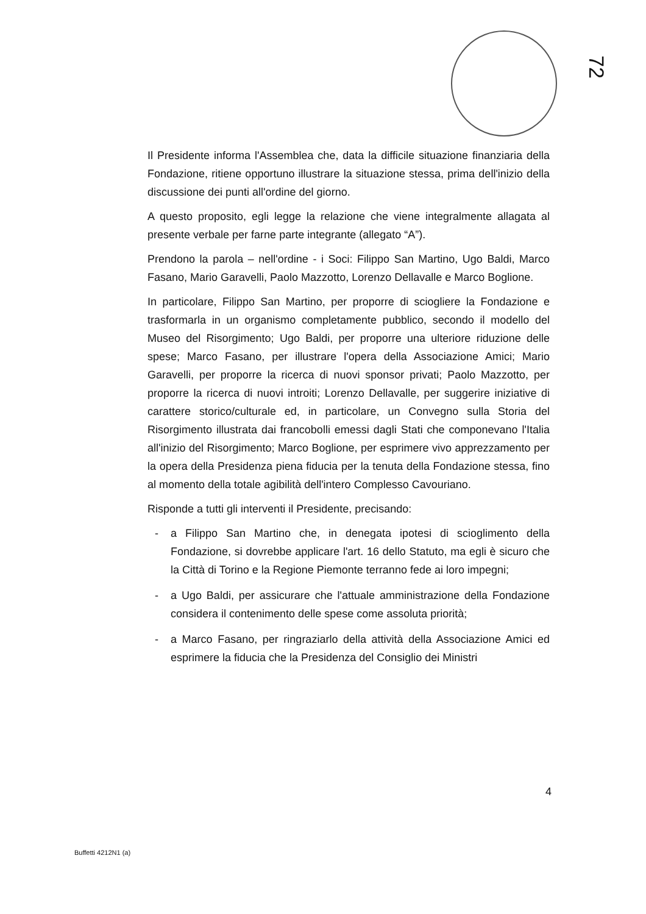72
Il Presidente informa l'Assemblea che, data la difficile situazione finanziaria della Fondazione, ritiene opportuno illustrare la situazione stessa, prima dell'inizio della discussione dei punti all'ordine del giorno.
A questo proposito, egli legge la relazione che viene integralmente allagata al presente verbale per farne parte integrante (allegato “A”).
Prendono la parola – nell'ordine - i Soci: Filippo San Martino, Ugo Baldi, Marco Fasano, Mario Garavelli, Paolo Mazzotto, Lorenzo Dellavalle e Marco Boglione.
In particolare, Filippo San Martino, per proporre di sciogliere la Fondazione e trasformarla in un organismo completamente pubblico, secondo il modello del Museo del Risorgimento; Ugo Baldi, per proporre una ulteriore riduzione delle spese; Marco Fasano, per illustrare l'opera della Associazione Amici; Mario Garavelli, per proporre la ricerca di nuovi sponsor privati; Paolo Mazzotto, per proporre la ricerca di nuovi introiti; Lorenzo Dellavalle, per suggerire iniziative di carattere storico/culturale ed, in particolare, un Convegno sulla Storia del Risorgimento illustrata dai francobolli emessi dagli Stati che componevano l'Italia all'inizio del Risorgimento; Marco Boglione, per esprimere vivo apprezzamento per la opera della Presidenza piena fiducia per la tenuta della Fondazione stessa, fino al momento della totale agibilità dell'intero Complesso Cavouriano.
Risponde a tutti gli interventi il Presidente, precisando:
- a Filippo San Martino che, in denegata ipotesi di scioglimento della Fondazione, si dovrebbe applicare l'art. 16 dello Statuto, ma egli è sicuro che la Città di Torino e la Regione Piemonte terranno fede ai loro impegni;
- a Ugo Baldi, per assicurare che l'attuale amministrazione della Fondazione considera il contenimento delle spese come assoluta priorità;
- a Marco Fasano, per ringraziarlo della attività della Associazione Amici ed esprimere la fiducia che la Presidenza del Consiglio dei Ministri
4
Buffetti 4212N1 (a)